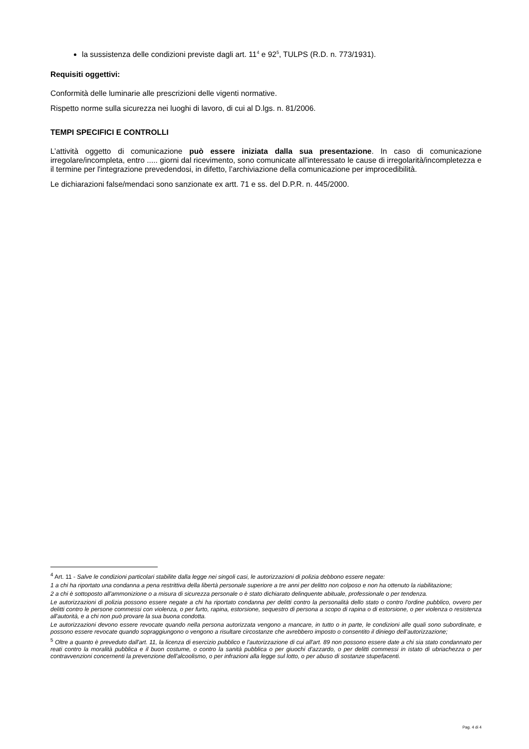la sussistenza delle condizioni previste dagli art. 11<sup>4</sup> e 92<sup>5</sup>, TULPS (R.D. n. 773/1931).
Requisiti oggettivi:
Conformità delle luminarie alle prescrizioni delle vigenti normative.
Rispetto norme sulla sicurezza nei luoghi di lavoro, di cui al D.lgs. n. 81/2006.
TEMPI SPECIFICI E CONTROLLI
L’attività oggetto di comunicazione può essere iniziata dalla sua presentazione. In caso di comunicazione irregolare/incompleta, entro ..... giorni dal ricevimento, sono comunicate all'interessato le cause di irregolarità/incompletezza e il termine per l'integrazione prevedendosi, in difetto, l’archiviazione della comunicazione per improcedibilità.
Le dichiarazioni false/mendaci sono sanzionate ex artt. 71 e ss. del D.P.R. n. 445/2000.
<sup>4</sup> Art. 11 - Salve le condizioni particolari stabilite dalla legge nei singoli casi, le autorizzazioni di polizia debbono essere negate:
1 a chi ha riportato una condanna a pena restrittiva della libertà personale superiore a tre anni per delitto non colposo e non ha ottenuto la riabilitazione;
2 a chi è sottoposto all'ammonizione o a misura di sicurezza personale o è stato dichiarato delinquente abituale, professionale o per tendenza.
Le autorizzazioni di polizia possono essere negate a chi ha riportato condanna per delitti contro la personalità dello stato o contro l'ordine pubblico, ovvero per delitti contro le persone commessi con violenza, o per furto, rapina, estorsione, sequestro di persona a scopo di rapina o di estorsione, o per violenza o resistenza all'autorità, e a chi non può provare la sua buona condotta.
Le autorizzazioni devono essere revocate quando nella persona autorizzata vengono a mancare, in tutto o in parte, le condizioni alle quali sono subordinate, e possono essere revocate quando sopraggiungono o vengono a risultare circostanze che avrebbero imposto o consentito il diniego dell’autorizzazione;
<sup>5</sup> Oltre a quanto è preveduto dall'art. 11, la licenza di esercizio pubblico e l'autorizzazione di cui all'art. 89 non possono essere date a chi sia stato condannato per reati contro la moralità pubblica e il buon costume, o contro la sanità pubblica o per giuochi d'azzardo, o per delitti commessi in istato di ubriachezza o per contravvenzioni concernenti la prevenzione dell'alcoolismo, o per infrazioni alla legge sul lotto, o per abuso di sostanze stupefacenti.
Pag. 4 di 4